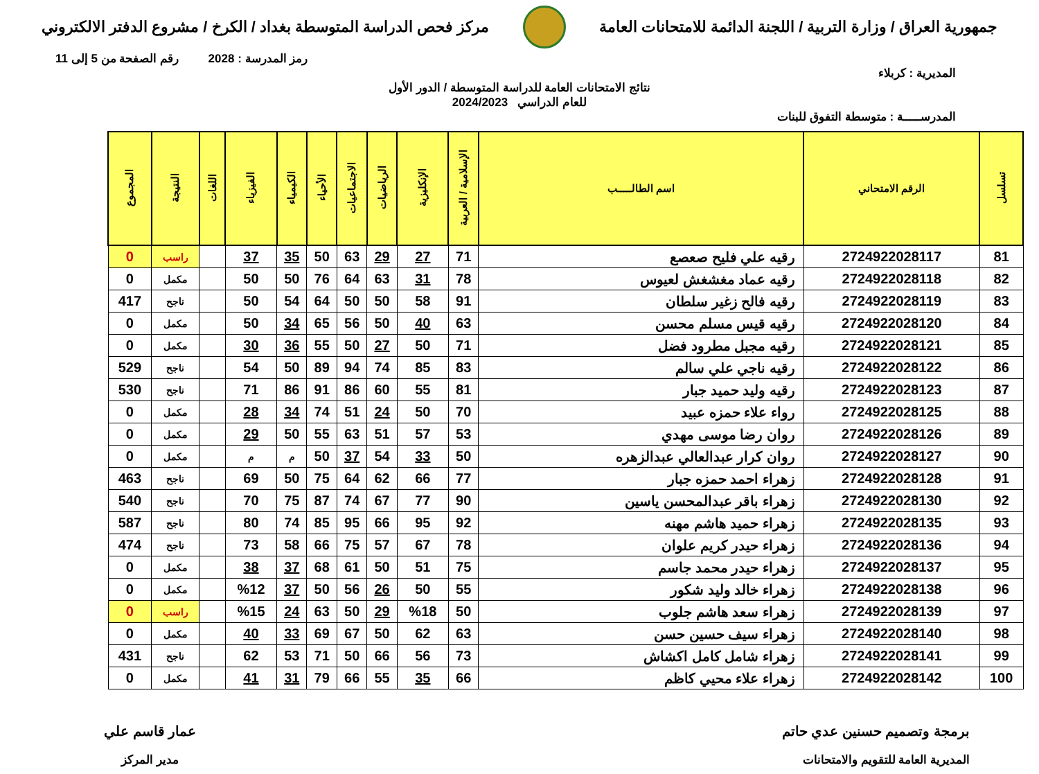جمهورية العراق / وزارة التربية / اللجنة الدائمة للامتحانات العامة
مركز فحص الدراسة المتوسطة بغداد / الكرخ / مشروع الدفتر الالكتروني
رمز المدرسة : 2028 رقم الصفحة من 5 إلى 11
المديرية : كربلاء
نتائج الامتحانات العامة للدراسة المتوسطة / الدور الأول
للعام الدراسي 2024/2023
المدرســـــة : متوسطة التفوق للبنات
| تسلسل | الرقم الامتحاني | اسم الطالـــــب | الإسلامية / العربية | الإنكليزية | الرياضيات | الاجتماعيات | الأحياء | الكيمياء | الفيزياء | اللغات | النتيجة | المجموع |
| --- | --- | --- | --- | --- | --- | --- | --- | --- | --- | --- | --- | --- |
| 81 | 2724922028117 | رقيه علي فليح صعصع | 71 | 27 | 29 | 63 | 50 | 35 | 37 | | راسب | 0 |
| 82 | 2724922028118 | رقيه عماد مغشغش لعيوس | 78 | 31 | 63 | 64 | 76 | 50 | 50 | | مكمل | 0 |
| 83 | 2724922028119 | رقيه فالح زغير سلطان | 91 | 58 | 50 | 50 | 64 | 54 | 50 | | ناجح | 417 |
| 84 | 2724922028120 | رقيه قيس مسلم محسن | 63 | 40 | 50 | 56 | 65 | 34 | 50 | | مكمل | 0 |
| 85 | 2724922028121 | رقيه مجبل مطرود فضل | 71 | 50 | 27 | 50 | 55 | 36 | 30 | | مكمل | 0 |
| 86 | 2724922028122 | رقيه ناجي علي سالم | 83 | 85 | 74 | 94 | 89 | 50 | 54 | | ناجح | 529 |
| 87 | 2724922028123 | رقيه وليد حميد جبار | 81 | 55 | 60 | 86 | 91 | 86 | 71 | | ناجح | 530 |
| 88 | 2724922028125 | رواء علاء حمزه عبيد | 70 | 50 | 24 | 51 | 74 | 34 | 28 | | مكمل | 0 |
| 89 | 2724922028126 | روان رضا موسى مهدي | 53 | 57 | 51 | 63 | 55 | 50 | 29 | | مكمل | 0 |
| 90 | 2724922028127 | روان كرار عبدالعالي عبدالزهره | 50 | 33 | 54 | 37 | 50 | م | م | | مكمل | 0 |
| 91 | 2724922028128 | زهراء احمد حمزه جبار | 77 | 66 | 62 | 64 | 75 | 50 | 69 | | ناجح | 463 |
| 92 | 2724922028130 | زهراء باقر عبدالمحسن ياسين | 90 | 77 | 67 | 74 | 87 | 75 | 70 | | ناجح | 540 |
| 93 | 2724922028135 | زهراء حميد هاشم مهنه | 92 | 95 | 66 | 95 | 85 | 74 | 80 | | ناجح | 587 |
| 94 | 2724922028136 | زهراء حيدر كريم علوان | 78 | 67 | 57 | 75 | 66 | 58 | 73 | | ناجح | 474 |
| 95 | 2724922028137 | زهراء حيدر محمد جاسم | 75 | 51 | 50 | 61 | 68 | 37 | 38 | | مكمل | 0 |
| 96 | 2724922028138 | زهراء خالد وليد شكور | 55 | 50 | 26 | 56 | 50 | 37 | %12 | | مكمل | 0 |
| 97 | 2724922028139 | زهراء سعد هاشم جلوب | 50 | %18 | 29 | 50 | 63 | 24 | %15 | | راسب | 0 |
| 98 | 2724922028140 | زهراء سيف حسين حسن | 63 | 62 | 50 | 67 | 69 | 33 | 40 | | مكمل | 0 |
| 99 | 2724922028141 | زهراء شامل كامل اكشاش | 73 | 56 | 66 | 50 | 71 | 53 | 62 | | ناجح | 431 |
| 100 | 2724922028142 | زهراء علاء محيي كاظم | 66 | 35 | 55 | 66 | 79 | 31 | 41 | | مكمل | 0 |
برمجة وتصميم حسنين عدي حاتم
المديرية العامة للتقويم والامتحانات
عمار قاسم علي
مدير المركز